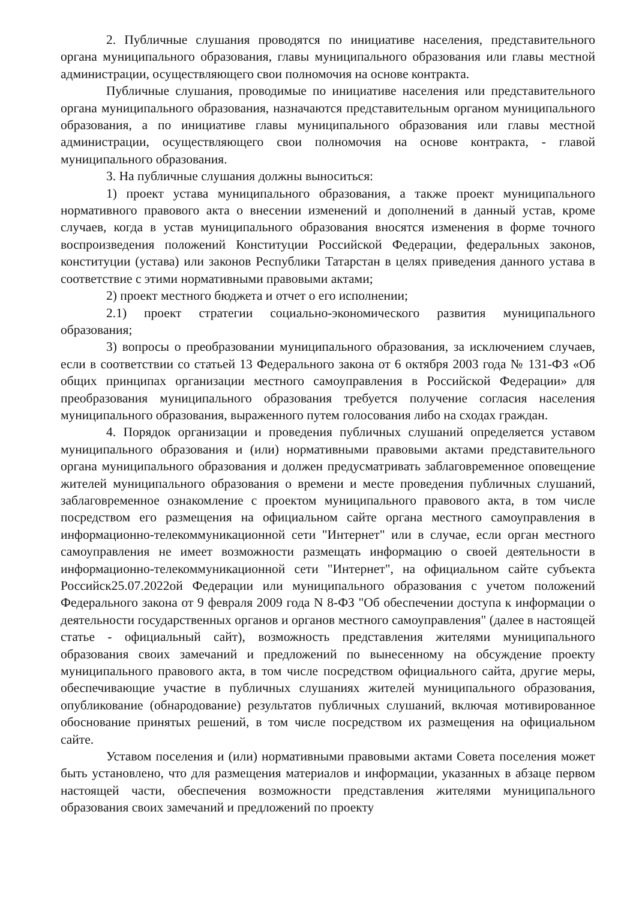2. Публичные слушания проводятся по инициативе населения, представительного органа муниципального образования, главы муниципального образования или главы местной администрации, осуществляющего свои полномочия на основе контракта.
Публичные слушания, проводимые по инициативе населения или представительного органа муниципального образования, назначаются представительным органом муниципального образования, а по инициативе главы муниципального образования или главы местной администрации, осуществляющего свои полномочия на основе контракта, - главой муниципального образования.
3. На публичные слушания должны выноситься:
1) проект устава муниципального образования, а также проект муниципального нормативного правового акта о внесении изменений и дополнений в данный устав, кроме случаев, когда в устав муниципального образования вносятся изменения в форме точного воспроизведения положений Конституции Российской Федерации, федеральных законов, конституции (устава) или законов Республики Татарстан в целях приведения данного устава в соответствие с этими нормативными правовыми актами;
2) проект местного бюджета и отчет о его исполнении;
2.1) проект стратегии социально-экономического развития муниципального образования;
3) вопросы о преобразовании муниципального образования, за исключением случаев, если в соответствии со статьей 13 Федерального закона от 6 октября 2003 года № 131-ФЗ «Об общих принципах организации местного самоуправления в Российской Федерации» для преобразования муниципального образования требуется получение согласия населения муниципального образования, выраженного путем голосования либо на сходах граждан.
4. Порядок организации и проведения публичных слушаний определяется уставом муниципального образования и (или) нормативными правовыми актами представительного органа муниципального образования и должен предусматривать заблаговременное оповещение жителей муниципального образования о времени и месте проведения публичных слушаний, заблаговременное ознакомление с проектом муниципального правового акта, в том числе посредством его размещения на официальном сайте органа местного самоуправления в информационно-телекоммуникационной сети "Интернет" или в случае, если орган местного самоуправления не имеет возможности размещать информацию о своей деятельности в информационно-телекоммуникационной сети "Интернет", на официальном сайте субъекта Российск25.07.2022ой Федерации или муниципального образования с учетом положений Федерального закона от 9 февраля 2009 года N 8-ФЗ "Об обеспечении доступа к информации о деятельности государственных органов и органов местного самоуправления" (далее в настоящей статье - официальный сайт), возможность представления жителями муниципального образования своих замечаний и предложений по вынесенному на обсуждение проекту муниципального правового акта, в том числе посредством официального сайта, другие меры, обеспечивающие участие в публичных слушаниях жителей муниципального образования, опубликование (обнародование) результатов публичных слушаний, включая мотивированное обоснование принятых решений, в том числе посредством их размещения на официальном сайте.
Уставом поселения и (или) нормативными правовыми актами Совета поселения может быть установлено, что для размещения материалов и информации, указанных в абзаце первом настоящей части, обеспечения возможности представления жителями муниципального образования своих замечаний и предложений по проекту